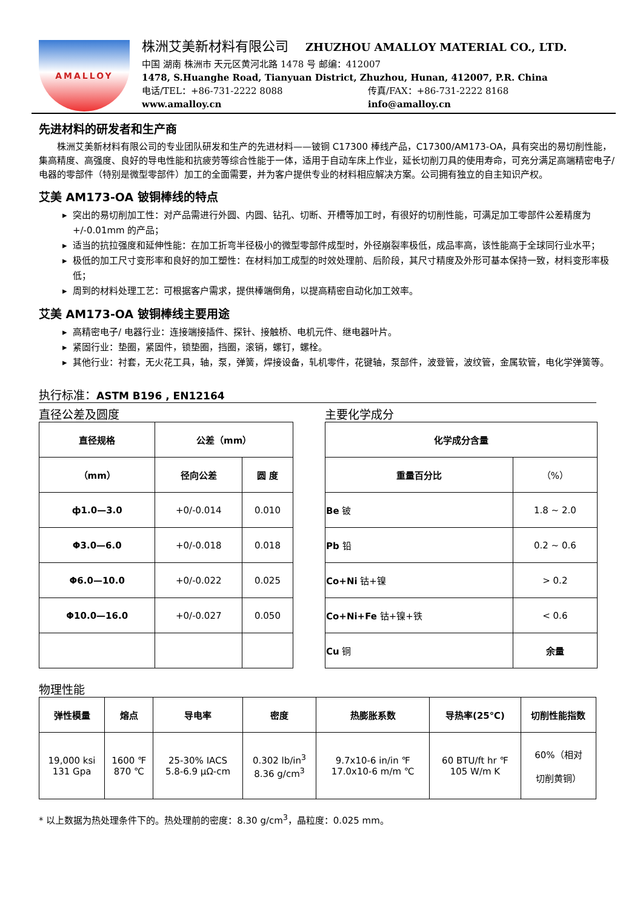AMALLOY
株洲艾美新材料有限公司 ZHUZHOU AMALLOY MATERIAL CO., LTD.
中国 湖南 株洲市 天元区黄河北路 1478 号 邮编：412007
1478, S.Huanghe Road, Tianyuan District, Zhuzhou, Hunan, 412007, P.R. China
电话/TEL：+86-731-2222 8088 传真/FAX：+86-731-2222 8168
www.amalloy.cn info@amalloy.cn
先进材料的研发者和生产商
株洲艾美新材料有限公司的专业团队研发和生产的先进材料——铍铜 C17300 棒线产品，C17300/AM173-OA，具有突出的易切削性能，集高精度、高强度、良好的导电性能和抗疲劳等综合性能于一体，适用于自动车床上作业，延长切削刀具的使用寿命，可充分满足高端精密电子/电器的零部件（特别是微型零部件）加工的全面需要，并为客户提供专业的材料相应解决方案。公司拥有独立的自主知识产权。
艾美 AM173-OA 铍铜棒线的特点
突出的易切削加工性：对产品需进行外圆、内圆、钻孔、切断、开槽等加工时，有很好的切削性能，可满足加工零部件公差精度为+/-0.01mm 的产品；
适当的抗拉强度和延伸性能：在加工折弯半径极小的微型零部件成型时，外径崩裂率极低，成品率高，该性能高于全球同行业水平；
极低的加工尺寸变形率和良好的加工塑性：在材料加工成型的时效处理前、后阶段，其尺寸精度及外形可基本保持一致，材料变形率极低；
周到的材料处理工艺：可根据客户需求，提供棒端倒角，以提高精密自动化加工效率。
艾美 AM173-OA 铍铜棒线主要用途
高精密电子/ 电器行业：连接端接插件、探针、接触桥、电机元件、继电器叶片。
紧固行业：垫圈，紧固件，锁垫圈，挡圈，滚销，螺钉，螺栓。
其他行业：衬套，无火花工具，轴，泵，弹簧，焊接设备，轧机零件，花键轴，泵部件，波登管，波纹管，金属软管，电化学弹簧等。
执行标准：ASTM B196 , EN12164
直径公差及圆度
| 直径规格 | 公差（mm） | |
| --- | --- | --- |
| （mm） | 径向公差 | 圆 度 |
| ф1.0—3.0 | +0/-0.014 | 0.010 |
| Φ3.0—6.0 | +0/-0.018 | 0.018 |
| Φ6.0—10.0 | +0/-0.022 | 0.025 |
| Φ10.0—16.0 | +0/-0.027 | 0.050 |
主要化学成分
| 化学成分含量 | |
| --- | --- |
| 重量百分比 | （%） |
| Be 铍 | 1.8 ~ 2.0 |
| Pb 铅 | 0.2 ~ 0.6 |
| Co+Ni 钴+镍 | > 0.2 |
| Co+Ni+Fe 钴+镍+铁 | < 0.6 |
| Cu 铜 | 余量 |
物理性能
| 弹性模量 | 熔点 | 导电率 | 密度 | 热膨胀系数 | 导热率(25℃) | 切削性能指数 |
| --- | --- | --- | --- | --- | --- | --- |
| 19,000 ksi 131 Gpa | 1600 ℉ 870 ℃ | 25-30% IACS 5.8-6.9 μΩ-cm | 0.302 lb/in<sup>3</sup> 8.36 g/cm<sup>3</sup> | 9.7x10-6 in/in ℉ 17.0x10-6 m/m ℃ | 60 BTU/ft hr ℉ 105 W/m K | 60%（相对 切削黄铜） |
* 以上数据为热处理条件下的。热处理前的密度：8.30 g/cm<sup>3</sup>，晶粒度：0.025 mm。